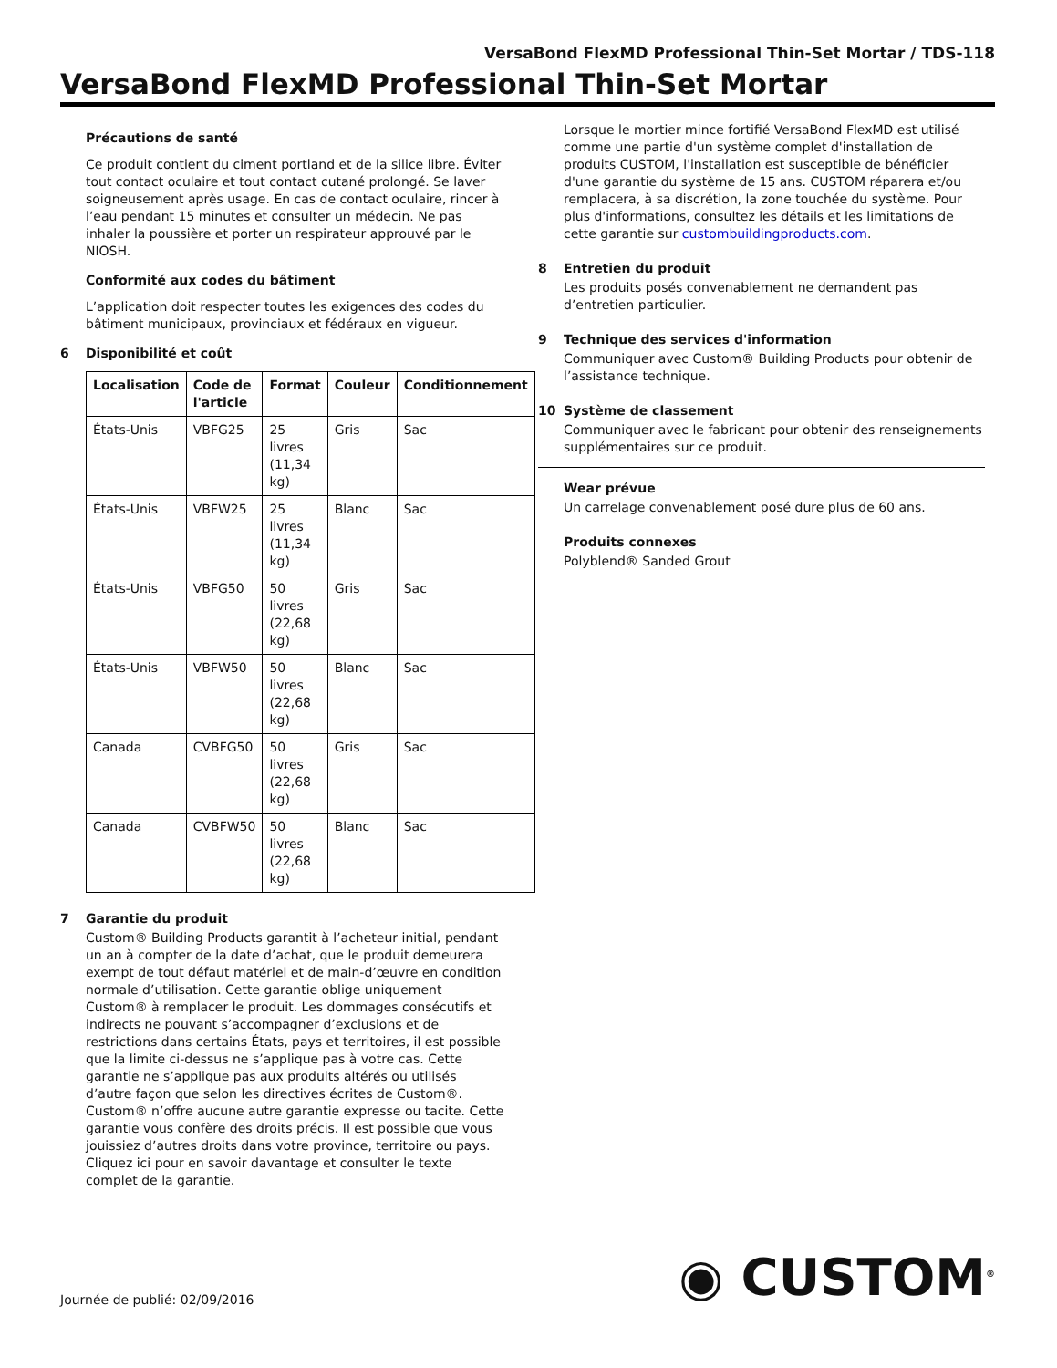VersaBond FlexMD Professional Thin-Set Mortar / TDS-118
VersaBond FlexMD Professional Thin-Set Mortar
Précautions de santé
Ce produit contient du ciment portland et de la silice libre. Éviter tout contact oculaire et tout contact cutané prolongé. Se laver soigneusement après usage. En cas de contact oculaire, rincer à l’eau pendant 15 minutes et consulter un médecin. Ne pas inhaler la poussière et porter un respirateur approuvé par le NIOSH.
Conformité aux codes du bâtiment
L’application doit respecter toutes les exigences des codes du bâtiment municipaux, provinciaux et fédéraux en vigueur.
6 Disponibilité et coût
| Localisation | Code de l'article | Format | Couleur | Conditionnement |
| --- | --- | --- | --- | --- |
| États-Unis | VBFG25 | 25 livres (11,34 kg) | Gris | Sac |
| États-Unis | VBFW25 | 25 livres (11,34 kg) | Blanc | Sac |
| États-Unis | VBFG50 | 50 livres (22,68 kg) | Gris | Sac |
| États-Unis | VBFW50 | 50 livres (22,68 kg) | Blanc | Sac |
| Canada | CVBFG50 | 50 livres (22,68 kg) | Gris | Sac |
| Canada | CVBFW50 | 50 livres (22,68 kg) | Blanc | Sac |
7 Garantie du produit
Custom® Building Products garantit à l’acheteur initial, pendant un an à compter de la date d’achat, que le produit demeurera exempt de tout défaut matériel et de main-d’œuvre en condition normale d’utilisation. Cette garantie oblige uniquement Custom® à remplacer le produit. Les dommages consécutifs et indirects ne pouvant s’accompagner d’exclusions et de restrictions dans certains États, pays et territoires, il est possible que la limite ci-dessus ne s’applique pas à votre cas. Cette garantie ne s’applique pas aux produits altérés ou utilisés d’autre façon que selon les directives écrites de Custom®. Custom® n’offre aucune autre garantie expresse ou tacite. Cette garantie vous confère des droits précis. Il est possible que vous jouissiez d’autres droits dans votre province, territoire ou pays. Cliquez ici pour en savoir davantage et consulter le texte complet de la garantie.
Lorsque le mortier mince fortifié VersaBond FlexMD est utilisé comme une partie d'un système complet d'installation de produits CUSTOM, l'installation est susceptible de bénéficier d'une garantie du système de 15 ans. CUSTOM réparera et/ou remplacera, à sa discrétion, la zone touchée du système. Pour plus d'informations, consultez les détails et les limitations de cette garantie sur custombuildingproducts.com.
8 Entretien du produit
Les produits posés convenablement ne demandent pas d’entretien particulier.
9 Technique des services d'information
Communiquer avec Custom® Building Products pour obtenir de l’assistance technique.
10 Système de classement
Communiquer avec le fabricant pour obtenir des renseignements supplémentaires sur ce produit.
Wear prévue
Un carrelage convenablement posé dure plus de 60 ans.
Produits connexes
Polyblend® Sanded Grout
Journée de publié: 02/09/2016
◉ CUSTOM<sup>®</sup>